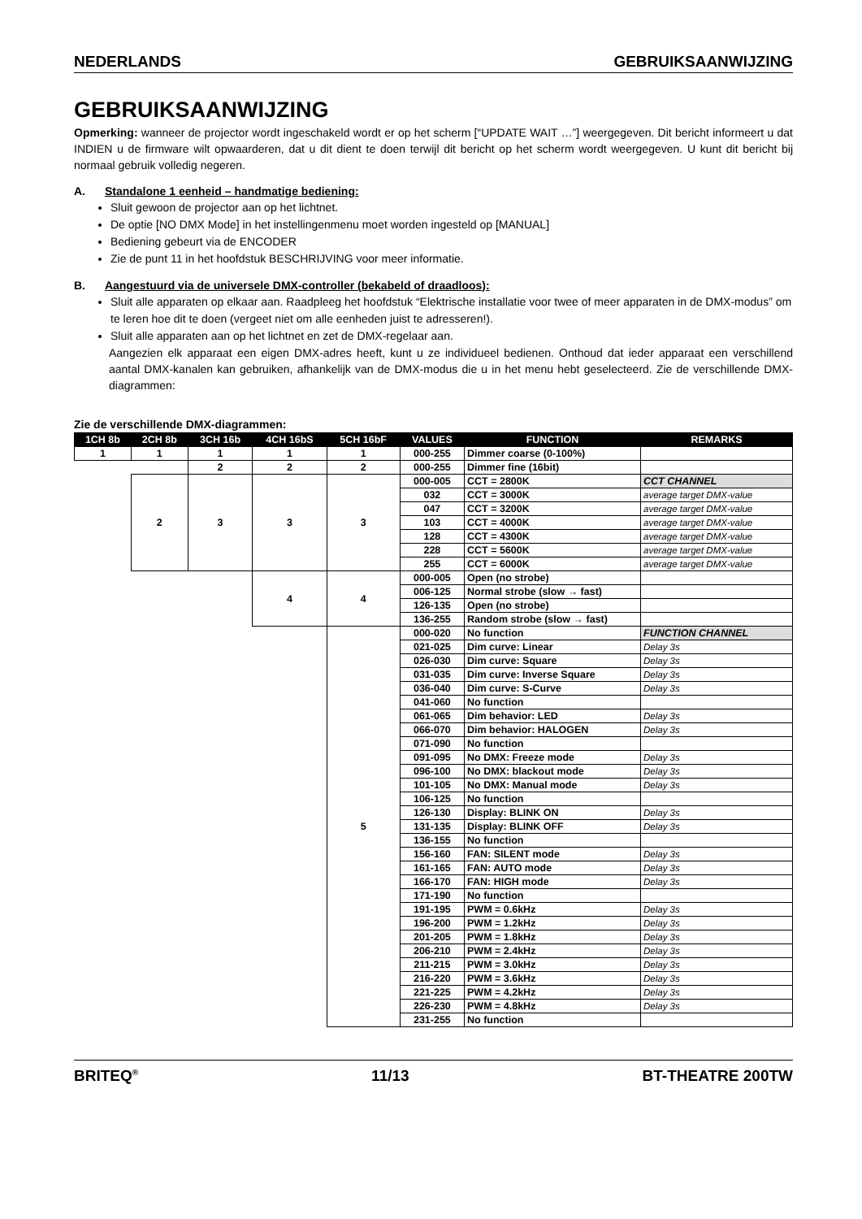NEDERLANDS GEBRUIKSAANWIJZING
GEBRUIKSAANWIJZING
Opmerking: wanneer de projector wordt ingeschakeld wordt er op het scherm [“UPDATE WAIT …”] weergegeven. Dit bericht informeert u dat INDIEN u de firmware wilt opwaarderen, dat u dit dient te doen terwijl dit bericht op het scherm wordt weergegeven. U kunt dit bericht bij normaal gebruik volledig negeren.
A. Standalone 1 eenheid – handmatige bediening:
Sluit gewoon de projector aan op het lichtnet.
De optie [NO DMX Mode] in het instellingenmenu moet worden ingesteld op [MANUAL]
Bediening gebeurt via de ENCODER
Zie de punt 11 in het hoofdstuk BESCHRIJVING voor meer informatie.
B. Aangestuurd via de universele DMX-controller (bekabeld of draadloos):
Sluit alle apparaten op elkaar aan. Raadpleeg het hoofdstuk “Elektrische installatie voor twee of meer apparaten in de DMX-modus” om te leren hoe dit te doen (vergeet niet om alle eenheden juist te adresseren!).
Sluit alle apparaten aan op het lichtnet en zet de DMX-regelaar aan.
Aangezien elk apparaat een eigen DMX-adres heeft, kunt u ze individueel bedienen. Onthoud dat ieder apparaat een verschillend aantal DMX-kanalen kan gebruiken, afhankelijk van de DMX-modus die u in het menu hebt geselecteerd. Zie de verschillende DMX-diagrammen:
Zie de verschillende DMX-diagrammen:
| 1CH 8b | 2CH 8b | 3CH 16b | 4CH 16bS | 5CH 16bF | VALUES | FUNCTION | REMARKS |
| --- | --- | --- | --- | --- | --- | --- | --- |
| 1 | 1 | 1 | 1 | 1 | 000-255 | Dimmer coarse (0-100%) | |
| | | 2 | 2 | 2 | 000-255 | Dimmer fine (16bit) | |
| | 2 | 3 | 3 | 3 | 000-005 | CCT = 2800K | CCT CHANNEL |
| | | | | | 032 | CCT = 3000K | average target DMX-value |
| | | | | | 047 | CCT = 3200K | average target DMX-value |
| | | | | | 103 | CCT = 4000K | average target DMX-value |
| | | | | | 128 | CCT = 4300K | average target DMX-value |
| | | | | | 228 | CCT = 5600K | average target DMX-value |
| | | | | | 255 | CCT = 6000K | average target DMX-value |
| | | | 4 | 4 | 000-005 | Open (no strobe) | |
| | | | | | 006-125 | Normal strobe (slow → fast) | |
| | | | | | 126-135 | Open (no strobe) | |
| | | | | | 136-255 | Random strobe (slow → fast) | |
| | | | | 5 | 000-020 | No function | FUNCTION CHANNEL |
| | | | | | 021-025 | Dim curve: Linear | Delay 3s |
| | | | | | 026-030 | Dim curve: Square | Delay 3s |
| | | | | | 031-035 | Dim curve: Inverse Square | Delay 3s |
| | | | | | 036-040 | Dim curve: S-Curve | Delay 3s |
| | | | | | 041-060 | No function | |
| | | | | | 061-065 | Dim behavior: LED | Delay 3s |
| | | | | | 066-070 | Dim behavior: HALOGEN | Delay 3s |
| | | | | | 071-090 | No function | |
| | | | | | 091-095 | No DMX: Freeze mode | Delay 3s |
| | | | | | 096-100 | No DMX: blackout mode | Delay 3s |
| | | | | | 101-105 | No DMX: Manual mode | Delay 3s |
| | | | | | 106-125 | No function | |
| | | | | | 126-130 | Display: BLINK ON | Delay 3s |
| | | | | | 131-135 | Display: BLINK OFF | Delay 3s |
| | | | | | 136-155 | No function | |
| | | | | | 156-160 | FAN: SILENT mode | Delay 3s |
| | | | | | 161-165 | FAN: AUTO mode | Delay 3s |
| | | | | | 166-170 | FAN: HIGH mode | Delay 3s |
| | | | | | 171-190 | No function | |
| | | | | | 191-195 | PWM = 0.6kHz | Delay 3s |
| | | | | | 196-200 | PWM = 1.2kHz | Delay 3s |
| | | | | | 201-205 | PWM = 1.8kHz | Delay 3s |
| | | | | | 206-210 | PWM = 2.4kHz | Delay 3s |
| | | | | | 211-215 | PWM = 3.0kHz | Delay 3s |
| | | | | | 216-220 | PWM = 3.6kHz | Delay 3s |
| | | | | | 221-225 | PWM = 4.2kHz | Delay 3s |
| | | | | | 226-230 | PWM = 4.8kHz | Delay 3s |
| | | | | | 231-255 | No function | |
BRITEQ<sup>®</sup> 11/13 BT-THEATRE 200TW